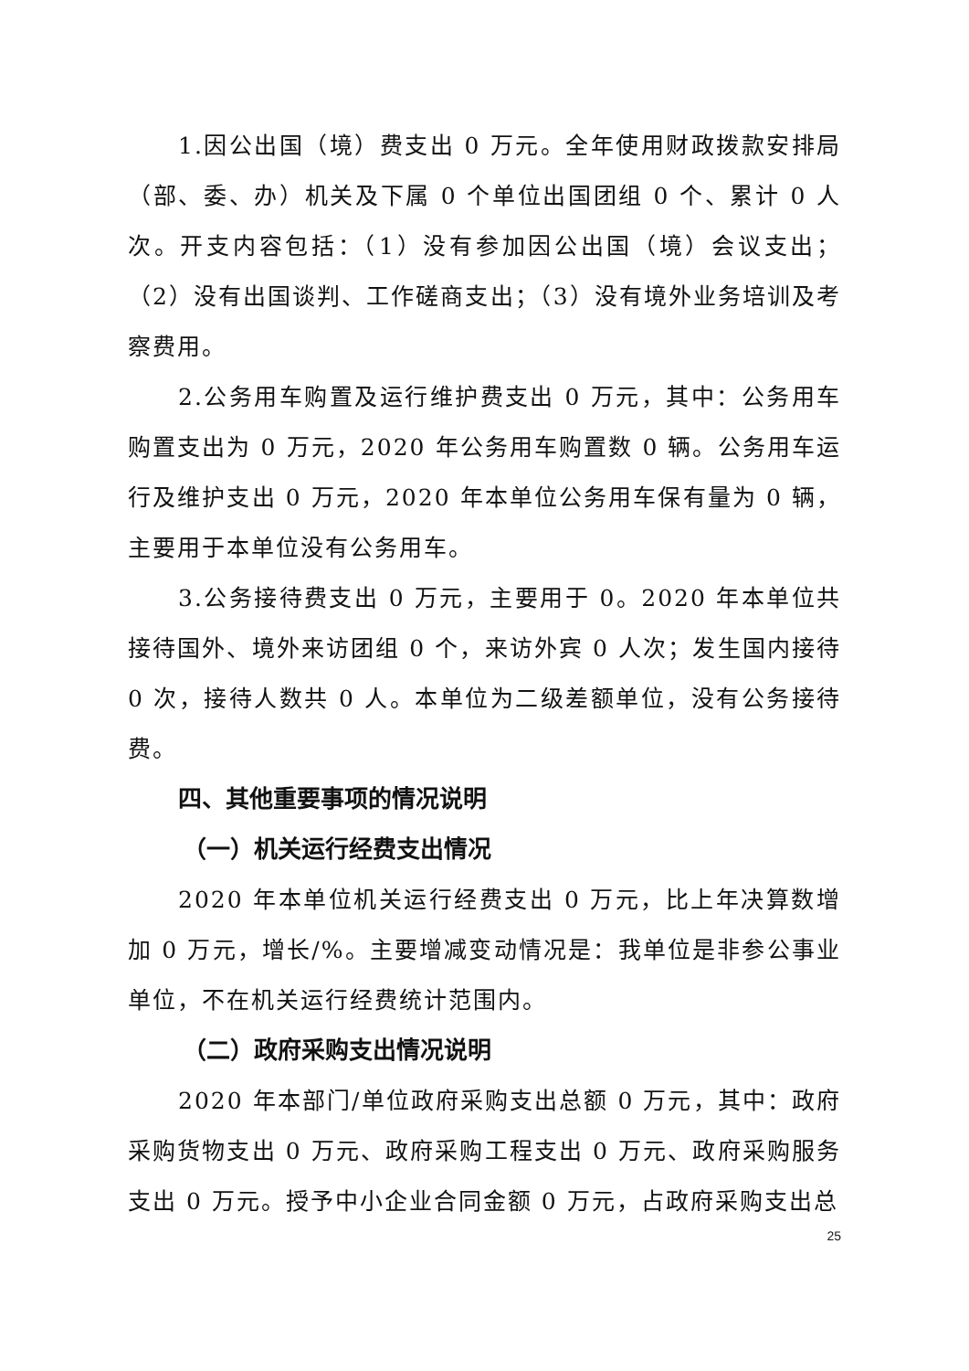1.因公出国（境）费支出 0 万元。全年使用财政拨款安排局（部、委、办）机关及下属 0 个单位出国团组 0 个、累计 0 人次。开支内容包括：（1）没有参加因公出国（境）会议支出；（2）没有出国谈判、工作磋商支出；（3）没有境外业务培训及考察费用。
2.公务用车购置及运行维护费支出 0 万元，其中：公务用车购置支出为 0 万元，2020 年公务用车购置数 0 辆。公务用车运行及维护支出 0 万元，2020 年本单位公务用车保有量为 0 辆，主要用于本单位没有公务用车。
3.公务接待费支出 0 万元，主要用于 0。2020 年本单位共接待国外、境外来访团组 0 个，来访外宾 0 人次；发生国内接待 0 次，接待人数共 0 人。本单位为二级差额单位，没有公务接待费。
四、其他重要事项的情况说明
（一）机关运行经费支出情况
2020 年本单位机关运行经费支出 0 万元，比上年决算数增加 0 万元，增长/%。主要增减变动情况是：我单位是非参公事业单位，不在机关运行经费统计范围内。
（二）政府采购支出情况说明
2020 年本部门/单位政府采购支出总额 0 万元，其中：政府采购货物支出 0 万元、政府采购工程支出 0 万元、政府采购服务支出 0 万元。授予中小企业合同金额 0 万元，占政府采购支出总
25